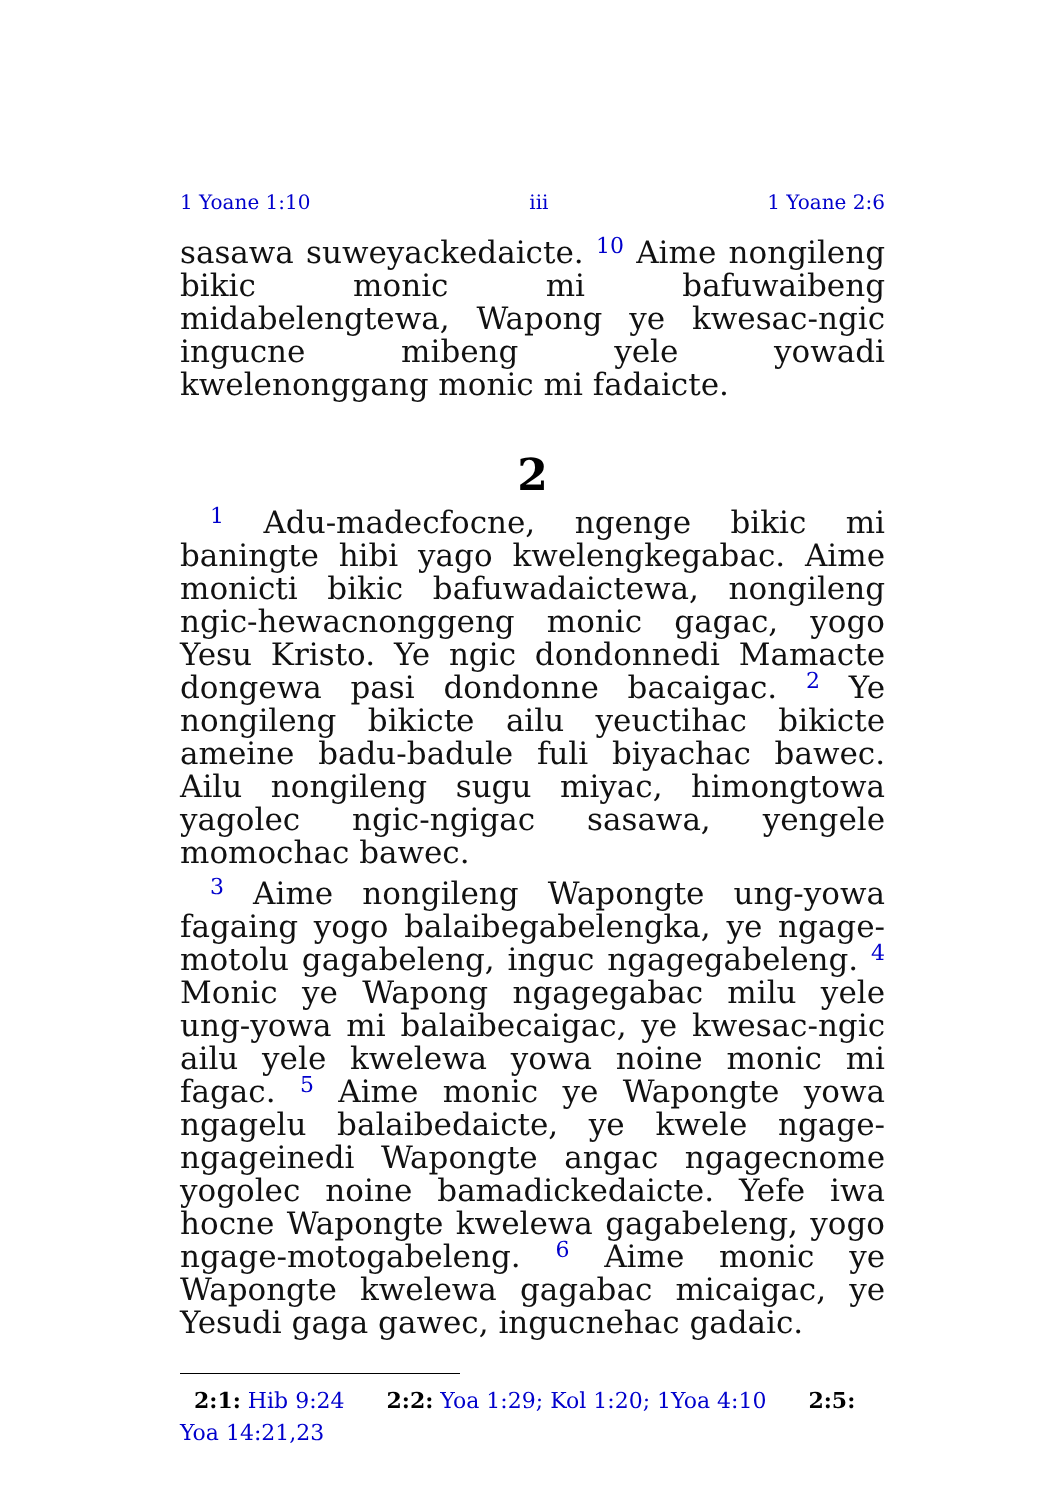1 Yoane 1:10 iii 1 Yoane 2:6
sasawa suweyackedaicte. <sup>10</sup> Aime nongileng bikic monic mi bafuwaibeng midabelengtewa, Wapong ye kwesac-ngic ingucne mibeng yele yowadi kwelenonggang monic mi fadaicte.
2
<sup>1</sup> Adu-madecfocne, ngenge bikic mi baningte hibi yago kwelengkegabac. Aime monicti bikic bafuwadaictewa, nongileng ngic-hewacnonggeng monic gagac, yogo Yesu Kristo. Ye ngic dondonnedi Mamacte dongewa pasi dondonne bacaigac. <sup>2</sup> Ye nongileng bikicte ailu yeuctihac bikicte ameine badu-badule fuli biyachac bawec. Ailu nongileng sugu miyac, himongtowa yagolec ngic-ngigac sasawa, yengele momochac bawec.
<sup>3</sup> Aime nongileng Wapongte ung-yowa fagaing yogo balaibegabelengka, ye ngage-motolu gagabeleng, inguc ngagegabeleng. <sup>4</sup> Monic ye Wapong ngagegabac milu yele ung-yowa mi balaibecaigac, ye kwesac-ngic ailu yele kwelewa yowa noine monic mi fagac. <sup>5</sup> Aime monic ye Wapongte yowa ngagelu balaibedaicte, ye kwele ngage-ngageinedi Wapongte angac ngagecnome yogolec noine bamadickedaicte. Yefe iwa hocne Wapongte kwelewa gagabeleng, yogo ngage-motogabeleng. <sup>6</sup> Aime monic ye Wapongte kwelewa gagabac micaigac, ye Yesudi gaga gawec, ingucnehac gadaic.
2:1: Hib 9:24 2:2: Yoa 1:29; Kol 1:20; 1Yoa 4:10 2:5: Yoa 14:21,23